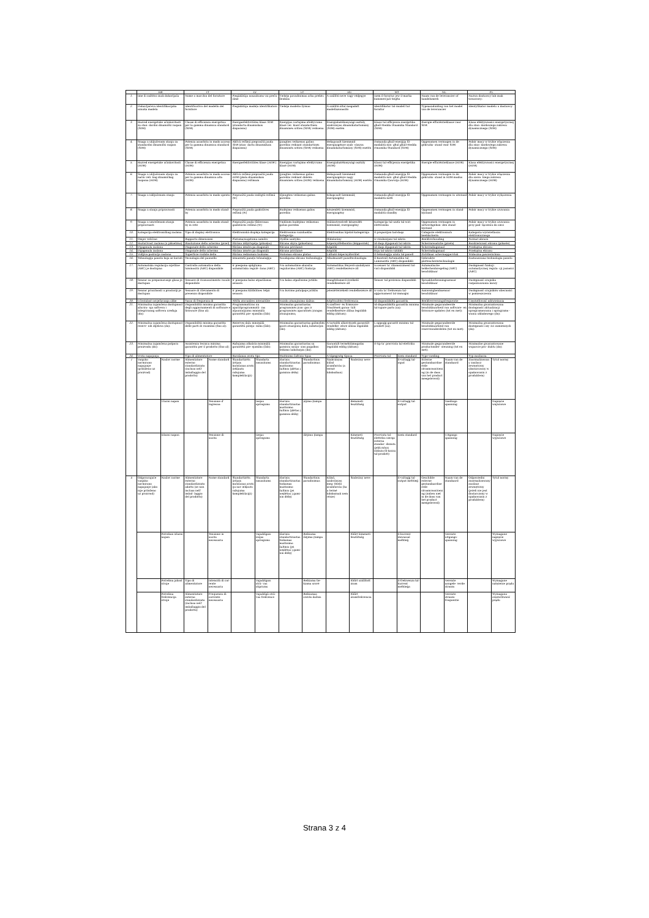| | HR | | IT | | LV | | LT | | HU | | MT | | NL | | PL | |
| --- | --- | --- | --- | --- | --- | --- | --- | --- | --- | --- | --- | --- | --- | --- | --- | --- |
| 1. | Ime ili zaštitni znak dobavljača | | Nome o marchio del fornitore | | Piegādātāja nosaukums vai preču zīme | | Tiekėjo pavadinimas arba prekės ženklas | | A szállító neve vagy védjegye | | Isem il-fornitur jew il-marka kummerċjali tiegħu | | Naam van de leverancier of handelsmerk | | Nazwa dostawcy lub znak towarowy: | |
| 2. | Dobavljačeva identifikacijska oznaka modela | | Identificativo del modello del fornitore | | Piegādātāja modeļa identifikators | | Tiekėjo modelio žymuo | | A szállító által megadott modellazonosító | | Identifikatur tal-mudell tal-fornitur | | Typeaanduiding van het model van de leverancier | | Identyfikator modelu u dostawcy | |
| 3. | Razred energetske učinkovitosti za stan- dardni dinamički raspon (SDR) | | Classe di efficienza energetica per la gamma dinamica standard (SDR) | | Energoefektivitātes klase SDR (standarta dinamiskais diapazons) | | Energijos vartojimo efektyvumo klasė vei- kiant standartinės dinaminės srities (SDR) veiksena | | Energiahatékonysági osztály szabványos dinamikatartomány (SDR) esetén | | Klassi tal-effiċjenza enerġetika għall-Medda Dinamika Standard (SDR) | | Energie-efficiëntieklasse voor SDR | | Klasa efektywności energetycznej dla stan- dardowego zakresu dynamicznego (SDR) | |
| 4. | Snaga u uključenom stanju za standardni dinamički raspon (SDR) | | Potenza assorbita in modo acceso per la gamma dinamica standard (SDR) | | Aktīvā režīmā pieprasītā jauda SDR (stan- darta dinamiskais diapazons) | | Įjungties veiksenos galios poreikis veikiant standartinės dinaminės srities (SDR) veiksena | | Bekapcsolt üzemmód energiaigénye szab- ványos dinamikatartomány (SDR) esetén | | Domanda għall-enerġija fil-modalità mix- għul għall-Medda Dinamika Standard (SDR) | | Opgenomen vermogen in de gebruiks- stand voor SDR | | Pobór mocy w trybie włączenia dla stan- dardowego zakresu dynamicznego (SDR) | |
| 5. | Razred energetske učinkovitosti (HDR) | | Classe di efficienza energetica (HDR) | | Energoefektivitātes klase ( HDR ) | | Energijos vartojimo efektyvumo klasė (HDR) | | Energiahatékonysági osztály (HDR) | | Klassi tal-effiċjenza enerġetika (HDR) | | Energie-efficiëntieklasse (HDR) | | Klasa efektywności energetycznej (HDR) | |
| 6. | Snaga u uključenom stanju za način veli- kog dinamičkog raspona (HDR) | | Potenza assorbita in modo acceso per la gamma dinamica alta (HDR) | | Aktīvā režīmā pieprasītā jauda HDR (plašs dinamiskais diapazons) režīmam | | Įjungties veiksenos galios poreikis veikiant didelės dinaminės srities (HDR) veiksena | | Bekapcsolt üzemmód energiaigénye nagy dinamikatartomány (HDR) esetén | | Domanda għall-enerġija fil-modalità mix- għul għall-Medda Dinamika Qawwija (HDR) | | Opgenomen vermogen in de gebruiks- stand in HDR-modus | | Pobór mocy w trybie włączenia dla szero- kiego zakresu dynamicznego (HDR) | |
| 7. | Snaga u isključenom stanju | | Potenza assorbita in modo spento | | Pieprasītā jauda izslēgtā režīmā (W) | | Išjungties veiksenos galios poreikis | | Kikapcsolt üzemmód, energiaigény | | Domanda għall-enerġija fil-modalità mitfi | | Opgenomen vermogen in uitstand | | Pobór mocy w trybie wyłączenia | |
| 8. | Snaga u stanju pripravnosti | | Potenza assorbita in modo stand-by | | Pieprasītā jauda gaidstāves režīmā (W) | | Budėjimo veiksenos galios poreikis | | Készenléti üzemmód, energiaigény | | Domanda għall-enerġija fil-modalità standby | | Opgenomen vermogen in stand-bystand | | Pobór mocy w trybie czuwania | |
| 9. | Snaga u umreženom stanju pripravnosti | | Potenza assorbita in modo stand-by in rete | | Pieprasītā jauda tīklierosas gaidstāves režīmā (W) | | Tinklinės budėjimo veiksenos galios poreikis | | Hálózatvezérelt készenléti üzemmód, energiaigény | | Kategorija tal-unità tal-wiri elettronika | | Opgenomen vermogen in netwerkgebon- den stand-bystand | | Pobór mocy w trybie czuwania przy pod- łączeniu do sieci | |
| 10. | Kategorija elektroničkog zaslona | | Tipo di display elettronico | | Elektroniskā displeja kategorija | | Elektroninio vaizduoklio kategorija | | Elektronikus kijelző kategóriája | | Il- proporzjon tad-daqs | | Categorie elektronisch beeldscherm | | Kategoria wyświetlacza elektronicznego | |
| 11. | Omjer veličine | | Rapporto dimensioni | | Platuma/augstuma samērs | | Dydžio santykis | | Oldalarány | | Ir-riżoluzzjoni tal-iskrin | | Beeldverhouding | | Format obrazu | |
| 12. | Razlučivost zaslona (u pikselima) | | Risoluzione dello schermo (pixel) | | Ekrāna izšķirtspēja (pikseļos) | | Ekrano skyra (pikseliais) | | Képernyőfelbontás (képpontok) | | Id-daqs dijagonali tal-iskrin | | Schermresolutie (pixels) | | Rozdzielczość ekranu (piksele) | |
| 13. | Dijagonala zaslona | | Diagonale dello schermo | | Ekrāna izmērs pa diagonāli | | Ekrano įstrižainė | | Képátló | | Id-daqs dijagonali tal-iskrin | | Schermdiagonaal | | Przekątna ekranu | |
| 14. | Dijagonala zaslona | | Diagonale dello schermo | | Ekrāna izmērs pa diagonāli | | Ekrano įstrižainė | | Képátló | | Erja tal-iskrin viżibbli | | Schermdiagonaal | | Przekątna ekranu | |
| 15. | Vidljivo područje zaslona | | Superficie visibile dello | | Ekrāna redzamais laukums | | Matomas ekrano plotas | | Látható képernyőterület | | It-teknoloġija użata tal-panell | | Zichtbaar schermoppervlak | | Widoczna powierzchnia | |
| 16. | Tehnologija panela koja se koristi | | Tecnologia del pannello | | Izmantotā paneļu tehnoloģija | | Naudojama ekrano technologija | | Alkalmazott paneltechnológia | | Il-Kontroll Awtomatiku tal-Luminożità (ABC) disponibbli | | Gebruikte platteschermtechnologie | | Zastosowana technologia panelu | |
| 17. | Automatska regulacija svjetline (ABC) je dostupna | | Controllo automatico della luminosità (ABC) disponibile | | Ir pieejama spilgtuma automātiska regulē- šana (ABC) | | Yra automatinio skaisčio reguliavimo (ABC) funkcija | | Automatikus fényerő-szabályozó (ABC) rendelkezésre áll | | Is-senser ta' rikonoxximent tal-vuċi disponibbli | | Automatische helderheidsregeling (ABC) beschikbaar | | Dostępność funkcji automatycznej regula- cji jasności (ABC) | |
| 18. | Senzor za prepoznavanje glasa je dostupan | | Sensore di riconoscimento vocale disponibile | | Ir pieejams balss atpazīšanas sensors | | Yra balso atpažinimo jutiklis | | Hangfelismerő érzékelő rendelkezésre áll | | Senser tal-preżenza disponibbli | | Spraakherkenningssensor beschikbaar | | Dostępność czujnika rozpoznawania mowy | |
| 19. | Senzor prisutnosti u prostoriji je dostupan | | Sensore di rilevamento di presenza disponibile | | Ir pieejams klātbūtnes telpā sensors | | Yra buvimo patalpoje jutiklis | | Jelenlétérzékelő rendelkezésre áll | | Ir-rata ta' frekwenza tal-aġġornament tal-immaġni | | Aanwezigheidssensor beschikbaar | | Dostępność czujników obecności w pomieszczeniu | |
| 20. | Učestalost osvježavanja slike | | Tasso di frequenza di | | Attēla atsvaidzes intensitāte | | Vaizdo atnaujinimo dažnis | | Képfrissítési frekvencia | | Id-disponibbiltà garantita | | Beeldverversingsfrequentie | | Częstotliwość odświeżania | |
| 21. | Minimalna zajamčena dostupnost ažurira- nja softvera i integriranog softvera uređaja (do): | | Disponibilità minima garantita degli aggiornamenti di software e firmware (fino al): | | Programmatūras un aparātprogrammatū- ras atjauninājumu minimālā garantētā pie- ejamība (līdz) | | Minimalus garantuotas programinės įran- gos ir programinės aparatinės įrangos atnaujinimų | | A szoftver- és firmware-frissítések garan- tált rendelkezésre állása legalább eddig (dátum): | | Id-disponibbiltà garantita minima tal-ispare parts (sa): | | Minimale gegarandeerde beschikbaarheid van software- en firmware-updates (tot en met): | | Minimalna gwarantowana dostępność aktualizacji oprogramowania i oprogramo - wania układowego (do): | |
| 22. | Minimalna zajamčena dostupnost rezerv- nih dijelova (do): | | Disponibilità minima garantita delle parti di ricambio (fino al): | | Rezerves daļu minimālā garantētā pieeja- mība (līdz): | | Minimalus garantuotas galimybės gauti atsarginių dalių laikotarpis (iki): | | A tartalék alkatrészek garantált rendelke- zésre állása legalább eddig (dátum): | | L-appoġġ garantit minimu tal-prodott (sa): | | Minimale gegarandeerde beschikbaarheid van reserveonderdelen (tot en met): | | Minimalna gwarantowana dostępność czę- ści zamiennych (do): | |
| 23. | Minimalna zajamčena potpora proizvodu (do): | | Assistenza tecnica minima garantita per il prodotto (fino al): | | Ražojuma atbalsta minimālā garantētā pie- ejamība (līdz): | | Minimalus garantuotas su gaminiu susiju- sios pagalbos teikimo laikotarpis (iki): | | Garantált terméktámogatás legalább eddig (dátum): | | It-tip ta' provvista tal-elettriku | | Minimale gegarandeerde productonder- steuning (tot en met): | | Minimalne gwarantowane wsparcie pro- duktu (do): | |
| 24. | Vrsta napajanja: | | Tipo di alimentatore | | Barošanas avota tips | | Maitinimo šaltinio tipas | | A tápegység típusa: | | Provvista tal- | Isem standard | Type voeding: | | Typ zasilacza: | |
| I | Vanjsko normirano napajanje (priloženo uz proizvod) | Naslov norme | Alimentatore esterno standardizzato (incluso nell' imballaggio del prodotto) | Nome standard | Standartizēts ārējais barošanas avots (iekļauts ražojuma komplektācijā) | Standarta nosaukums | Išorinis standartizuotas maitinimo šaltinis (įdėtas į gaminio dėžę) | Standartinis pavadinimas | Szabványos külső áramforrás (a termé kdobozban) | Szabvány neve | | Il-vultaġġ tal-input | Externe gestandaardiseerde stroomvoorziening (in de doos van het product meegeleverd) | Naam van de standaard | Znormalizowany zasilacz zewnętrzny (dostarczony w opakowaniu z produktem) | Tytuł normy |
| | | Ulazni napon | | Tensione d' ingresso: | | Ieejas spriegums | Išorinis standartizuotas maitinimo šaltinis (įdėtas į gaminio dėžę) | Įėjimo įtampa | | Bemeneti feszültség | | Il-vultaġġ tal-output | | Voedings- spanning | | Napięcie wejściowe |
| | | Izlazni napon | | Tensione di uscita | | Izejas spriegums | | Išėjimo įtampa | | Kimeneti feszültség | Provvista tal-elettriku xierqa esterna standar- dizzata (jekk mhux inkluża fil-kaxxa tal-prodott) | Isem standard | | Uitgangs- spanning | | Napięcie wyjściowe |
| ii | Odgovarajuće vanjsko normirano napajanje (ako nije priloženo uz proizvod) | Naslov norme | Alimentatore esterno standardizzato adatto (se non incluso nell' imbal- laggio del prodotto) | Nome standard | Standartizēts ārējais barošanas avots (ja nav iekļauts ražojuma komplektācijā) | Standarta nosaukums | Išorinis standartizuotas tinkamas maitinimo šaltinis (jei neįdėtas į gami- nio dėžę) | Standartinis pavadinimas | Külső, szabványos meg- felelő áramforrás (ha a termé kdoboznak nem része) | Szabvány neve | | Il-vultaġġ tal-output meħtieġ | Geschikte externe gestandaardiseerde stroomvoorziening (indien niet in de doos van het product meegeleverd) | Naam van de standaard | Odpowiedni znormalizowany zasilacz zewnętrzny (jeżeli nie jest dostarczony w opakowaniu z produktem) | Tytuł normy |
| | | Potreban izlazni napon | | Tensione in uscita necessaria | | Vajadzīgais izejas spriegums | Išorinis standartizuotas tinkamas maitinimo šaltinis (jei neįdėtas į gami- nio dėžę) | Reikiama išėjimo įtampa | | Előírt kimeneti feszültség | | Il-kurrent imwassal meħtieġ | | Vereiste uitgangs- spanning | | Wymagane napięcie wyjściowe |
| | | Potrebna jakost struje | Tipo di alimentatore | Intensità di cor- rente necessaria | | Vajadzīgais strā- vas stiprums | | Reikiama tie- kiama srovė | | Előírt szállított áram | | Il-frekwenza tal-kurrent meħtieġa | | Vereiste aangele- verde stroom | | Wymagane natężenie prądu |
| | | Potrebna frekvencija struje | Alimentatore esterno standardizzato (incluso nell' imballaggio del prodotto) | Frequenza di corrente necessaria | | Vajadzīgā strā- vas frekvence | | Reikiamas srovės dažnis | | Előírt áramfrekvencia | | | | Vereiste stroom- frequentie | | Wymagana częstotliwość prądu |
Strana 3 z 4